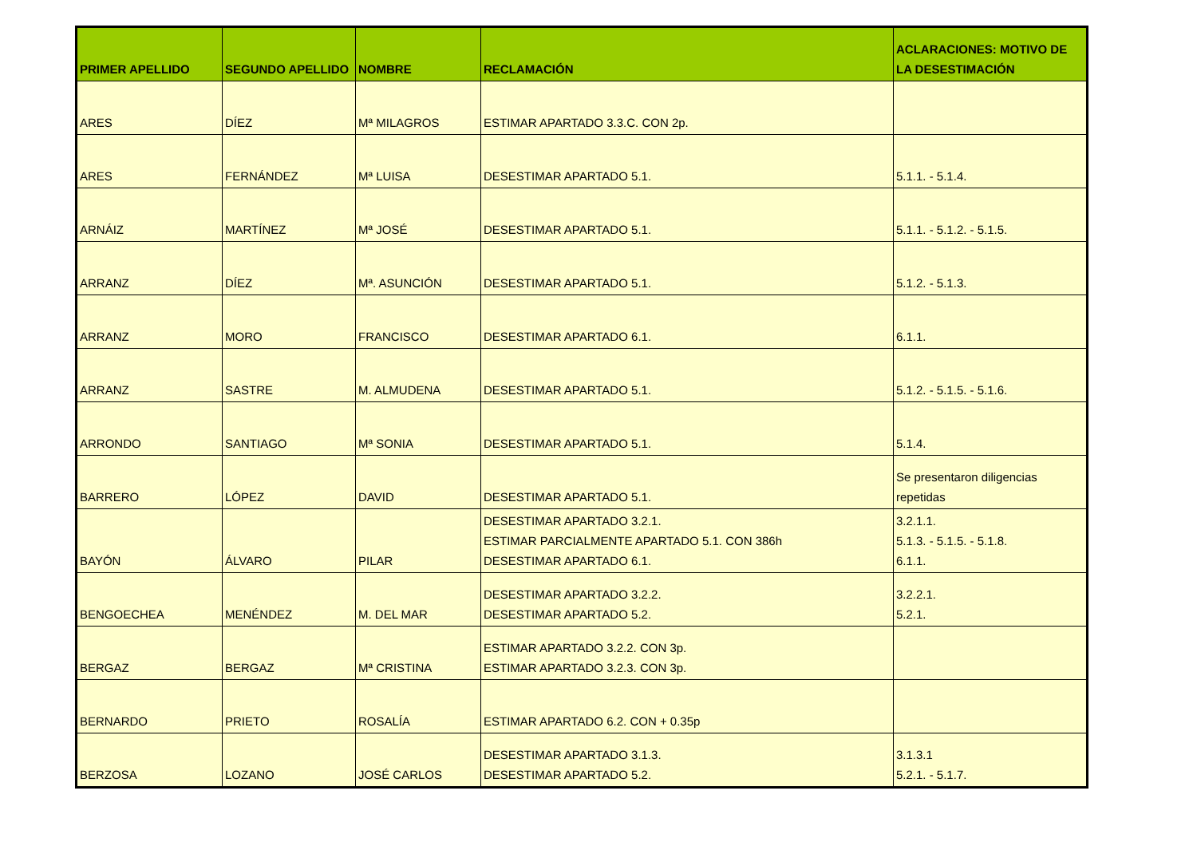| PRIMER APELLIDO | SEGUNDO APELLIDO | NOMBRE | RECLAMACIÓN | ACLARACIONES: MOTIVO DE LA DESESTIMACIÓN |
| --- | --- | --- | --- | --- |
| ARES | DÍEZ | Mª MILAGROS | ESTIMAR APARTADO 3.3.C. CON 2p. | |
| ARES | FERNÁNDEZ | Mª LUISA | DESESTIMAR APARTADO 5.1. | 5.1.1. - 5.1.4. |
| ARNÁIZ | MARTÍNEZ | Mª JOSÉ | DESESTIMAR APARTADO 5.1. | 5.1.1. - 5.1.2. - 5.1.5. |
| ARRANZ | DÍEZ | Mª. ASUNCIÓN | DESESTIMAR APARTADO 5.1. | 5.1.2. - 5.1.3. |
| ARRANZ | MORO | FRANCISCO | DESESTIMAR APARTADO 6.1. | 6.1.1. |
| ARRANZ | SASTRE | M. ALMUDENA | DESESTIMAR APARTADO 5.1. | 5.1.2. - 5.1.5. - 5.1.6. |
| ARRONDO | SANTIAGO | Mª SONIA | DESESTIMAR APARTADO 5.1. | 5.1.4. |
| BARRERO | LÓPEZ | DAVID | DESESTIMAR APARTADO 5.1. | Se presentaron diligencias repetidas |
| BAYÓN | ÁLVARO | PILAR | DESESTIMAR APARTADO 3.2.1. ESTIMAR PARCIALMENTE APARTADO 5.1. CON 386h DESESTIMAR APARTADO 6.1. | 3.2.1.1. 5.1.3. - 5.1.5. - 5.1.8. 6.1.1. |
| BENGOECHEA | MENÉNDEZ | M. DEL MAR | DESESTIMAR APARTADO 3.2.2. DESESTIMAR APARTADO 5.2. | 3.2.2.1. 5.2.1. |
| BERGAZ | BERGAZ | Mª CRISTINA | ESTIMAR APARTADO 3.2.2. CON 3p. ESTIMAR APARTADO 3.2.3. CON 3p. | |
| BERNARDO | PRIETO | ROSALÍA | ESTIMAR APARTADO 6.2. CON + 0.35p | |
| BERZOSA | LOZANO | JOSÉ CARLOS | DESESTIMAR APARTADO 3.1.3. DESESTIMAR APARTADO 5.2. | 3.1.3.1 5.2.1. - 5.1.7. |